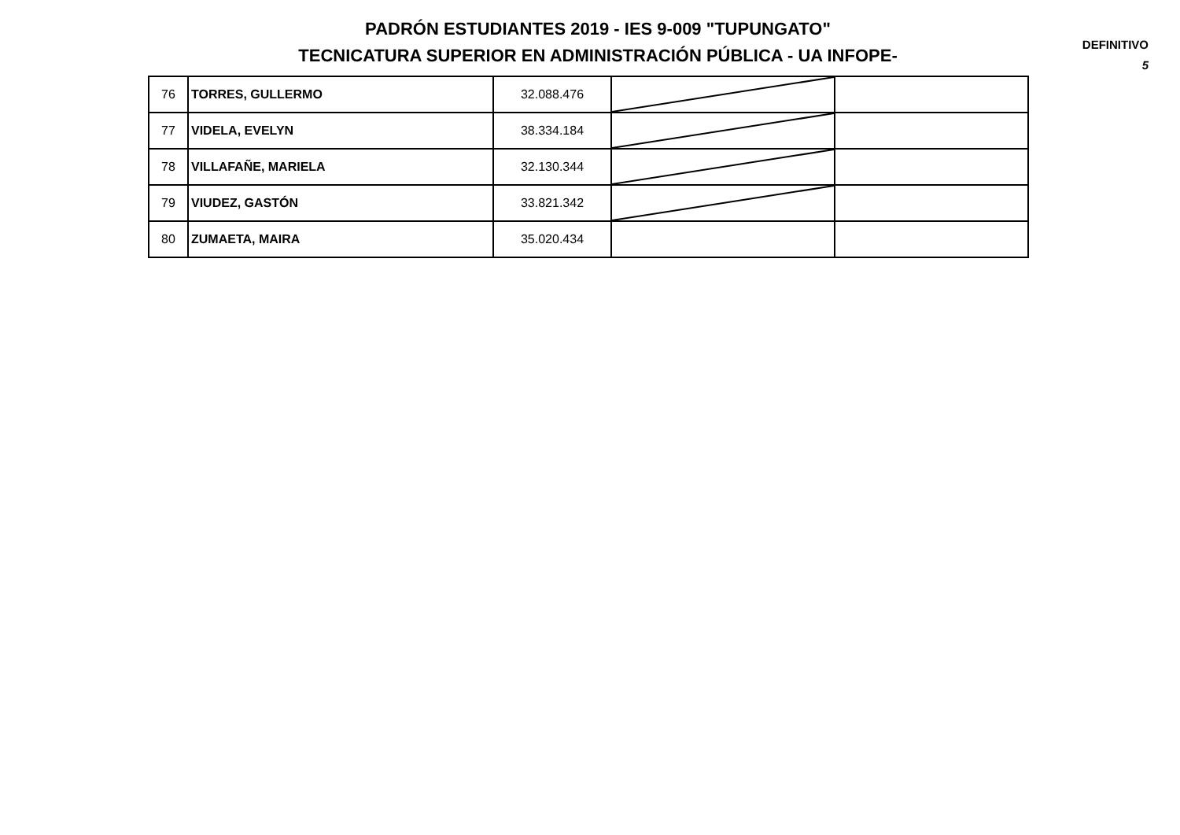PADRÓN ESTUDIANTES 2019 - IES 9-009 "TUPUNGATO"
TECNICATURA SUPERIOR EN ADMINISTRACIÓN PÚBLICA - UA INFOPE-
DEFINITIVO
5
| 76 | TORRES, GULLERMO | 32.088.476 | | |
| 77 | VIDELA, EVELYN | 38.334.184 | | |
| 78 | VILLAFAÑE, MARIELA | 32.130.344 | | |
| 79 | VIUDEZ, GASTÓN | 33.821.342 | | |
| 80 | ZUMAETA, MAIRA | 35.020.434 | | |